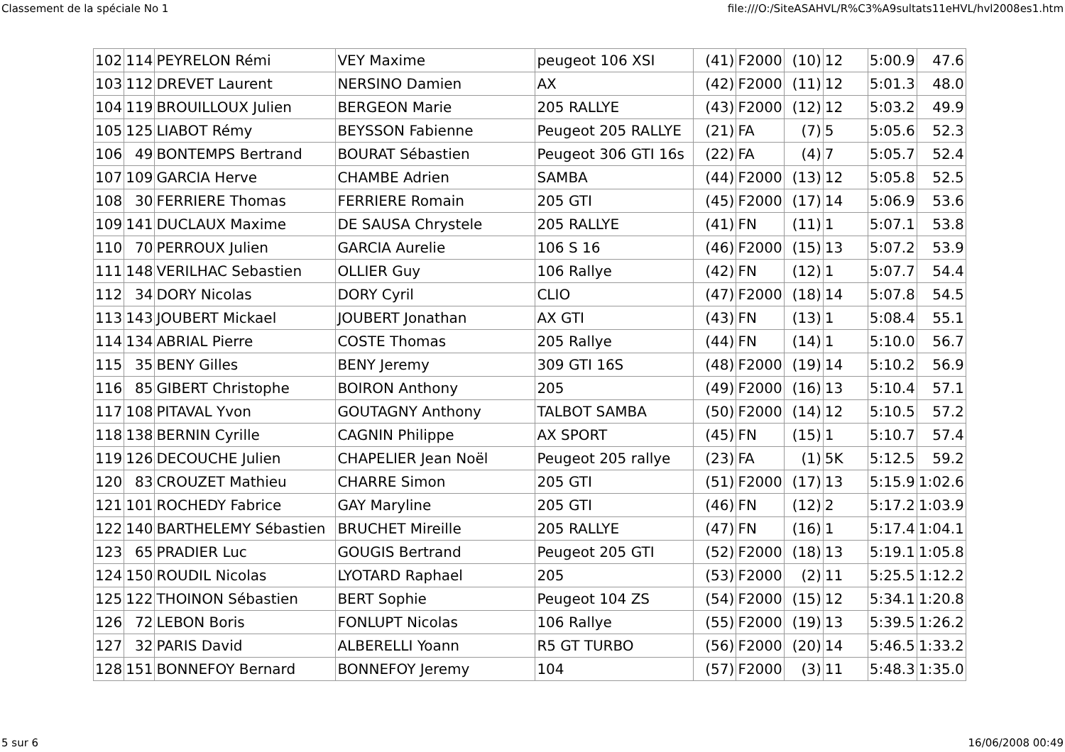Classement de la spéciale No 1 file:///O:/SiteASAHVL/R%C3%A9sultats11eHVL/hvl2008es1.htm
| 102 | 114 | PEYRELON Rémi | VEY Maxime | peugeot 106 XSI | (41) | F2000 | (10) | 12 | 5:00.9 | 47.6 |
| 103 | 112 | DREVET Laurent | NERSINO Damien | AX | (42) | F2000 | (11) | 12 | 5:01.3 | 48.0 |
| 104 | 119 | BROUILLOUX Julien | BERGEON Marie | 205 RALLYE | (43) | F2000 | (12) | 12 | 5:03.2 | 49.9 |
| 105 | 125 | LIABOT Rémy | BEYSSON Fabienne | Peugeot 205 RALLYE | (21) | FA | (7) | 5 | 5:05.6 | 52.3 |
| 106 | 49 | BONTEMPS Bertrand | BOURAT Sébastien | Peugeot 306 GTI 16s | (22) | FA | (4) | 7 | 5:05.7 | 52.4 |
| 107 | 109 | GARCIA Herve | CHAMBE Adrien | SAMBA | (44) | F2000 | (13) | 12 | 5:05.8 | 52.5 |
| 108 | 30 | FERRIERE Thomas | FERRIERE Romain | 205 GTI | (45) | F2000 | (17) | 14 | 5:06.9 | 53.6 |
| 109 | 141 | DUCLAUX Maxime | DE SAUSA Chrystele | 205 RALLYE | (41) | FN | (11) | 1 | 5:07.1 | 53.8 |
| 110 | 70 | PERROUX Julien | GARCIA Aurelie | 106 S 16 | (46) | F2000 | (15) | 13 | 5:07.2 | 53.9 |
| 111 | 148 | VERILHAC Sebastien | OLLIER Guy | 106 Rallye | (42) | FN | (12) | 1 | 5:07.7 | 54.4 |
| 112 | 34 | DORY Nicolas | DORY Cyril | CLIO | (47) | F2000 | (18) | 14 | 5:07.8 | 54.5 |
| 113 | 143 | JOUBERT Mickael | JOUBERT Jonathan | AX GTI | (43) | FN | (13) | 1 | 5:08.4 | 55.1 |
| 114 | 134 | ABRIAL Pierre | COSTE Thomas | 205 Rallye | (44) | FN | (14) | 1 | 5:10.0 | 56.7 |
| 115 | 35 | BENY Gilles | BENY Jeremy | 309 GTI 16S | (48) | F2000 | (19) | 14 | 5:10.2 | 56.9 |
| 116 | 85 | GIBERT Christophe | BOIRON Anthony | 205 | (49) | F2000 | (16) | 13 | 5:10.4 | 57.1 |
| 117 | 108 | PITAVAL Yvon | GOUTAGNY Anthony | TALBOT SAMBA | (50) | F2000 | (14) | 12 | 5:10.5 | 57.2 |
| 118 | 138 | BERNIN Cyrille | CAGNIN Philippe | AX SPORT | (45) | FN | (15) | 1 | 5:10.7 | 57.4 |
| 119 | 126 | DECOUCHE Julien | CHAPELIER Jean Noël | Peugeot 205 rallye | (23) | FA | (1) | 5K | 5:12.5 | 59.2 |
| 120 | 83 | CROUZET Mathieu | CHARRE Simon | 205 GTI | (51) | F2000 | (17) | 13 | 5:15.9 | 1:02.6 |
| 121 | 101 | ROCHEDY Fabrice | GAY Maryline | 205 GTI | (46) | FN | (12) | 2 | 5:17.2 | 1:03.9 |
| 122 | 140 | BARTHELEMY Sébastien | BRUCHET Mireille | 205 RALLYE | (47) | FN | (16) | 1 | 5:17.4 | 1:04.1 |
| 123 | 65 | PRADIER Luc | GOUGIS Bertrand | Peugeot 205 GTI | (52) | F2000 | (18) | 13 | 5:19.1 | 1:05.8 |
| 124 | 150 | ROUDIL Nicolas | LYOTARD Raphael | 205 | (53) | F2000 | (2) | 11 | 5:25.5 | 1:12.2 |
| 125 | 122 | THOINON Sébastien | BERT Sophie | Peugeot 104 ZS | (54) | F2000 | (15) | 12 | 5:34.1 | 1:20.8 |
| 126 | 72 | LEBON Boris | FONLUPT Nicolas | 106 Rallye | (55) | F2000 | (19) | 13 | 5:39.5 | 1:26.2 |
| 127 | 32 | PARIS David | ALBERELLI Yoann | R5 GT TURBO | (56) | F2000 | (20) | 14 | 5:46.5 | 1:33.2 |
| 128 | 151 | BONNEFOY Bernard | BONNEFOY Jeremy | 104 | (57) | F2000 | (3) | 11 | 5:48.3 | 1:35.0 |
5 sur 6 16/06/2008 00:49